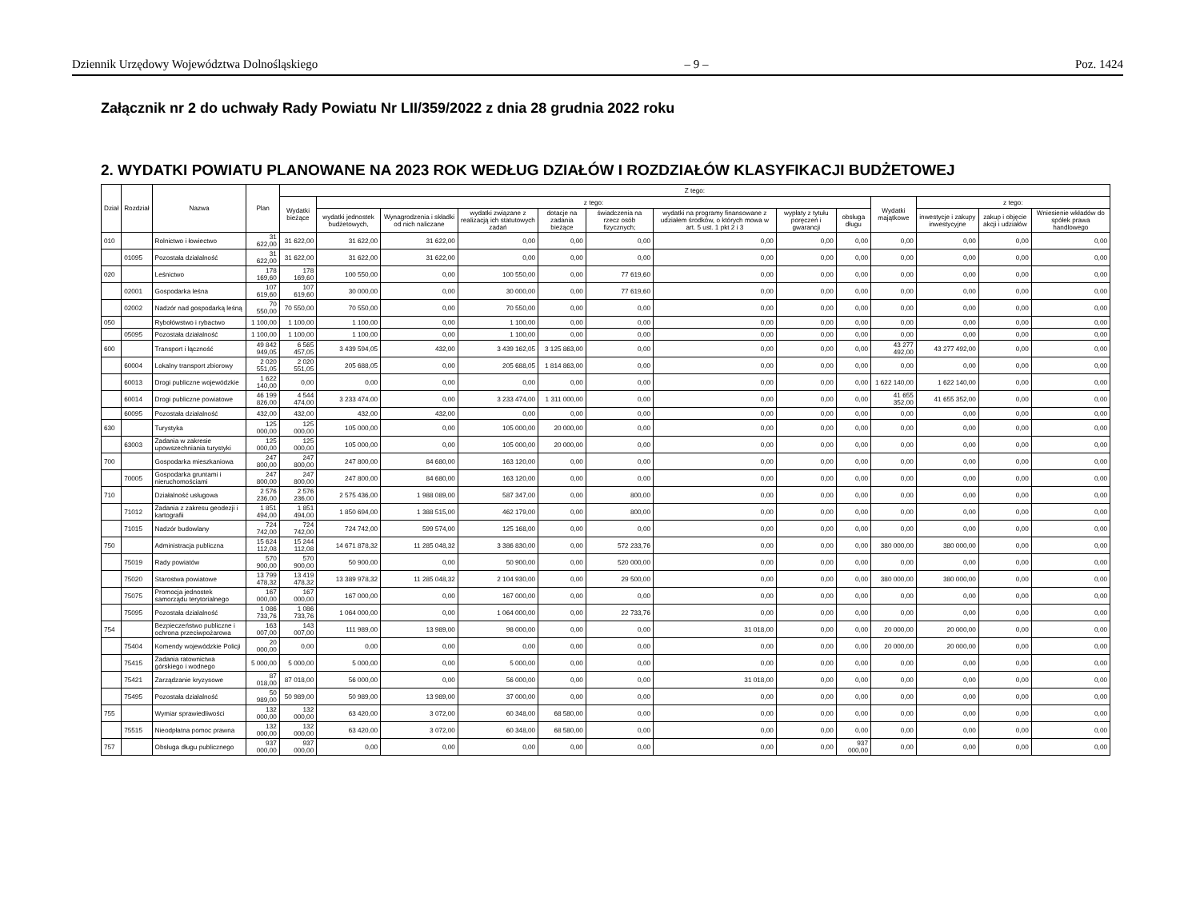Dziennik Urzędowy Województwa Dolnośląskiego – 9 – Poz. 1424
Załącznik nr 2 do uchwały Rady Powiatu Nr LII/359/2022 z dnia 28 grudnia 2022 roku
2. WYDATKI POWIATU PLANOWANE NA 2023 ROK WEDŁUG DZIAŁÓW I ROZDZIAŁÓW KLASYFIKACJI BUDŻETOWEJ
| Dział | Rozdział | Nazwa | Plan | Z tego: | | | | | | | | | | | | |
| --- | --- | --- | --- | --- | --- | --- | --- | --- | --- | --- | --- | --- | --- | --- | --- | --- |
| | | | | Wydatki bieżące | z tego: | | | | | | | | Wydatki majątkowe | z tego: | | |
| | | | | | wydatki jednostek budżetowych, | Wynagrodzenia i składki od nich naliczane | wydatki związane z realizacją ich statutowych zadań | dotacje na zadania bieżące | świadczenia na rzecz osób fizycznych; | wydatki na programy finansowane z udziałem środków, o których mowa w art. 5 ust. 1 pkt 2 i 3 | wypłaty z tytułu poręczeń i gwarancji | obsługa długu | | inwestycje i zakupy inwestycyjne | zakup i objęcie akcji i udziałów | Wniesienie wkładów do spółek prawa handlowego |
| 010 | | Rolnictwo i łowiectwo | 31 622,00 | 31 622,00 | 31 622,00 | 31 622,00 | 0,00 | 0,00 | 0,00 | 0,00 | 0,00 | 0,00 | 0,00 | 0,00 | 0,00 | 0,00 |
| | 01095 | Pozostała działalność | 31 622,00 | 31 622,00 | 31 622,00 | 31 622,00 | 0,00 | 0,00 | 0,00 | 0,00 | 0,00 | 0,00 | 0,00 | 0,00 | 0,00 | 0,00 |
| 020 | | Leśnictwo | 178 169,60 | 178 169,60 | 100 550,00 | 0,00 | 100 550,00 | 0,00 | 77 619,60 | 0,00 | 0,00 | 0,00 | 0,00 | 0,00 | 0,00 | 0,00 |
| | 02001 | Gospodarka leśna | 107 619,60 | 107 619,60 | 30 000,00 | 0,00 | 30 000,00 | 0,00 | 77 619,60 | 0,00 | 0,00 | 0,00 | 0,00 | 0,00 | 0,00 | 0,00 |
| | 02002 | Nadzór nad gospodarką leśną | 70 550,00 | 70 550,00 | 70 550,00 | 0,00 | 70 550,00 | 0,00 | 0,00 | 0,00 | 0,00 | 0,00 | 0,00 | 0,00 | 0,00 | 0,00 |
| 050 | | Rybołówstwo i rybactwo | 1 100,00 | 1 100,00 | 1 100,00 | 0,00 | 1 100,00 | 0,00 | 0,00 | 0,00 | 0,00 | 0,00 | 0,00 | 0,00 | 0,00 | 0,00 |
| | 05095 | Pozostała działalność | 1 100,00 | 1 100,00 | 1 100,00 | 0,00 | 1 100,00 | 0,00 | 0,00 | 0,00 | 0,00 | 0,00 | 0,00 | 0,00 | 0,00 | 0,00 |
| 600 | | Transport i łączność | 49 842 949,05 | 6 565 457,05 | 3 439 594,05 | 432,00 | 3 439 162,05 | 3 125 863,00 | 0,00 | 0,00 | 0,00 | 0,00 | 43 277 492,00 | 43 277 492,00 | 0,00 | 0,00 |
| | 60004 | Lokalny transport zbiorowy | 2 020 551,05 | 2 020 551,05 | 205 688,05 | 0,00 | 205 688,05 | 1 814 863,00 | 0,00 | 0,00 | 0,00 | 0,00 | 0,00 | 0,00 | 0,00 | 0,00 |
| | 60013 | Drogi publiczne wojewódzkie | 1 622 140,00 | 0,00 | 0,00 | 0,00 | 0,00 | 0,00 | 0,00 | 0,00 | 0,00 | 0,00 | 1 622 140,00 | 1 622 140,00 | 0,00 | 0,00 |
| | 60014 | Drogi publiczne powiatowe | 46 199 826,00 | 4 544 474,00 | 3 233 474,00 | 0,00 | 3 233 474,00 | 1 311 000,00 | 0,00 | 0,00 | 0,00 | 0,00 | 41 655 352,00 | 41 655 352,00 | 0,00 | 0,00 |
| | 60095 | Pozostała działalność | 432,00 | 432,00 | 432,00 | 432,00 | 0,00 | 0,00 | 0,00 | 0,00 | 0,00 | 0,00 | 0,00 | 0,00 | 0,00 | 0,00 |
| 630 | | Turystyka | 125 000,00 | 125 000,00 | 105 000,00 | 0,00 | 105 000,00 | 20 000,00 | 0,00 | 0,00 | 0,00 | 0,00 | 0,00 | 0,00 | 0,00 | 0,00 |
| | 63003 | Zadania w zakresie upowszechniania turystyki | 125 000,00 | 125 000,00 | 105 000,00 | 0,00 | 105 000,00 | 20 000,00 | 0,00 | 0,00 | 0,00 | 0,00 | 0,00 | 0,00 | 0,00 | 0,00 |
| 700 | | Gospodarka mieszkaniowa | 247 800,00 | 247 800,00 | 247 800,00 | 84 680,00 | 163 120,00 | 0,00 | 0,00 | 0,00 | 0,00 | 0,00 | 0,00 | 0,00 | 0,00 | 0,00 |
| | 70005 | Gospodarka gruntami i nieruchomościami | 247 800,00 | 247 800,00 | 247 800,00 | 84 680,00 | 163 120,00 | 0,00 | 0,00 | 0,00 | 0,00 | 0,00 | 0,00 | 0,00 | 0,00 | 0,00 |
| 710 | | Działalność usługowa | 2 576 236,00 | 2 576 236,00 | 2 575 436,00 | 1 988 089,00 | 587 347,00 | 0,00 | 800,00 | 0,00 | 0,00 | 0,00 | 0,00 | 0,00 | 0,00 | 0,00 |
| | 71012 | Zadania z zakresu geodezji i kartografii | 1 851 494,00 | 1 851 494,00 | 1 850 694,00 | 1 388 515,00 | 462 179,00 | 0,00 | 800,00 | 0,00 | 0,00 | 0,00 | 0,00 | 0,00 | 0,00 | 0,00 |
| | 71015 | Nadzór budowlany | 724 742,00 | 724 742,00 | 724 742,00 | 599 574,00 | 125 168,00 | 0,00 | 0,00 | 0,00 | 0,00 | 0,00 | 0,00 | 0,00 | 0,00 | 0,00 |
| 750 | | Administracja publiczna | 15 624 112,08 | 15 244 112,08 | 14 671 878,32 | 11 285 048,32 | 3 386 830,00 | 0,00 | 572 233,76 | 0,00 | 0,00 | 0,00 | 380 000,00 | 380 000,00 | 0,00 | 0,00 |
| | 75019 | Rady powiatów | 570 900,00 | 570 900,00 | 50 900,00 | 0,00 | 50 900,00 | 0,00 | 520 000,00 | 0,00 | 0,00 | 0,00 | 0,00 | 0,00 | 0,00 | 0,00 |
| | 75020 | Starostwa powiatowe | 13 799 478,32 | 13 419 478,32 | 13 389 978,32 | 11 285 048,32 | 2 104 930,00 | 0,00 | 29 500,00 | 0,00 | 0,00 | 0,00 | 380 000,00 | 380 000,00 | 0,00 | 0,00 |
| | 75075 | Promocja jednostek samorządu terytorialnego | 167 000,00 | 167 000,00 | 167 000,00 | 0,00 | 167 000,00 | 0,00 | 0,00 | 0,00 | 0,00 | 0,00 | 0,00 | 0,00 | 0,00 | 0,00 |
| | 75095 | Pozostała działalność | 1 086 733,76 | 1 086 733,76 | 1 064 000,00 | 0,00 | 1 064 000,00 | 0,00 | 22 733,76 | 0,00 | 0,00 | 0,00 | 0,00 | 0,00 | 0,00 | 0,00 |
| 754 | | Bezpieczeństwo publiczne i ochrona przeciwpożarowa | 163 007,00 | 143 007,00 | 111 989,00 | 13 989,00 | 98 000,00 | 0,00 | 0,00 | 31 018,00 | 0,00 | 0,00 | 20 000,00 | 20 000,00 | 0,00 | 0,00 |
| | 75404 | Komendy wojewódzkie Policji | 20 000,00 | 0,00 | 0,00 | 0,00 | 0,00 | 0,00 | 0,00 | 0,00 | 0,00 | 0,00 | 20 000,00 | 20 000,00 | 0,00 | 0,00 |
| | 75415 | Zadania ratownictwa górskiego i wodnego | 5 000,00 | 5 000,00 | 5 000,00 | 0,00 | 5 000,00 | 0,00 | 0,00 | 0,00 | 0,00 | 0,00 | 0,00 | 0,00 | 0,00 | 0,00 |
| | 75421 | Zarządzanie kryzysowe | 87 018,00 | 87 018,00 | 56 000,00 | 0,00 | 56 000,00 | 0,00 | 0,00 | 31 018,00 | 0,00 | 0,00 | 0,00 | 0,00 | 0,00 | 0,00 |
| | 75495 | Pozostała działalność | 50 989,00 | 50 989,00 | 50 989,00 | 13 989,00 | 37 000,00 | 0,00 | 0,00 | 0,00 | 0,00 | 0,00 | 0,00 | 0,00 | 0,00 | 0,00 |
| 755 | | Wymiar sprawiedliwości | 132 000,00 | 132 000,00 | 63 420,00 | 3 072,00 | 60 348,00 | 68 580,00 | 0,00 | 0,00 | 0,00 | 0,00 | 0,00 | 0,00 | 0,00 | 0,00 |
| | 75515 | Nieodpłatna pomoc prawna | 132 000,00 | 132 000,00 | 63 420,00 | 3 072,00 | 60 348,00 | 68 580,00 | 0,00 | 0,00 | 0,00 | 0,00 | 0,00 | 0,00 | 0,00 | 0,00 |
| 757 | | Obsługa długu publicznego | 937 000,00 | 937 000,00 | 0,00 | 0,00 | 0,00 | 0,00 | 0,00 | 0,00 | 0,00 | 937 000,00 | 0,00 | 0,00 | 0,00 | 0,00 |